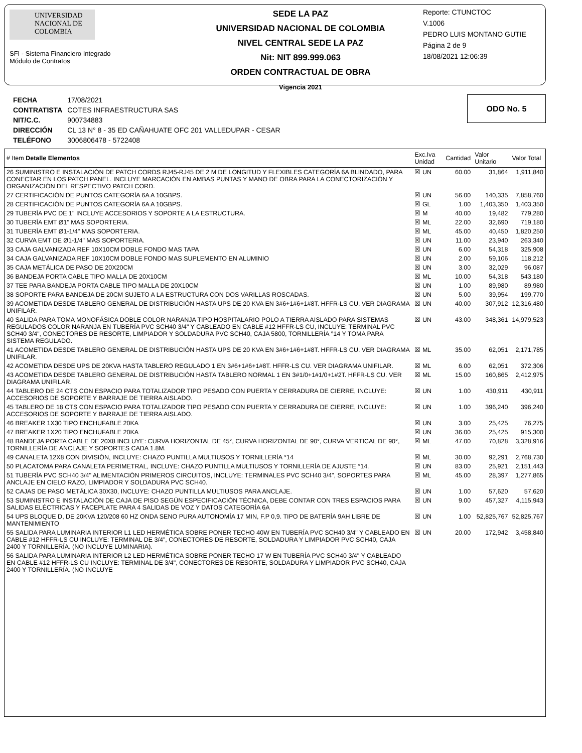UNIVERSIDAD NACIONAL DE COLOMBIA
SFI - Sistema Financiero Integrado
Módulo de Contratos
SEDE LA PAZ
UNIVERSIDAD NACIONAL DE COLOMBIA
NIVEL CENTRAL SEDE LA PAZ
Nit: NIT 899.999.063
ORDEN CONTRACTUAL DE OBRA
Vigencia 2021
Reporte: CTUNCTOC
V.1006
PEDRO LUIS MONTANO GUTIE
Página 2 de 9
18/08/2021 12:06:39
| FECHA | 17/08/2021 |
| CONTRATISTA | COTES INFRAESTRUCTURA SAS |
| NIT/C.C. | 900734883 |
| DIRECCIÓN | CL 13 N° 8 - 35 ED CAÑAHUATE OFC 201 VALLEDUPAR - CESAR |
| TELÉFONO | 3006806478 - 5722408 |
ODO No. 5
| # Item Detalle Elementos | Exc.Iva Unidad | Cantidad | Valor Unitario | Valor Total |
| --- | --- | --- | --- | --- |
| 26 SUMINISTRO E INSTALACIÓN DE PATCH CORDS RJ45-RJ45 DE 2 M DE LONGITUD Y FLEXIBLES CATEGORÍA 6A BLINDADO, PARA CONECTAR EN LOS PATCH PANEL. INCLUYE MARCACIÓN EN AMBAS PUNTAS Y MANO DE OBRA PARA LA CONECTORIZACIÓN Y ORGANIZACIÓN DEL RESPECTIVO PATCH CORD. | ☒ UN | 60.00 | 31,864 | 1,911,840 |
| 27 CERTIFICACIÓN DE PUNTOS CATEGORÍA 6A A 10GBPS. | ☒ UN | 56.00 | 140,335 | 7,858,760 |
| 28 CERTIFICACIÓN DE PUNTOS CATEGORÍA 6A A 10GBPS. | ☒ GL | 1.00 | 1,403,350 | 1,403,350 |
| 29 TUBERÍA PVC DE 1" INCLUYE ACCESORIOS Y SOPORTE A LA ESTRUCTURA. | ☒ M | 40.00 | 19,482 | 779,280 |
| 30 TUBERÍA EMT Ø1" MAS SOPORTERIA. | ☒ ML | 22.00 | 32,690 | 719,180 |
| 31 TUBERÍA EMT Ø1-1/4" MAS SOPORTERIA. | ☒ ML | 45.00 | 40,450 | 1,820,250 |
| 32 CURVA EMT DE Ø1-1/4" MAS SOPORTERIA. | ☒ UN | 11.00 | 23,940 | 263,340 |
| 33 CAJA GALVANIZADA REF 10X10CM DOBLE FONDO MAS TAPA | ☒ UN | 6.00 | 54,318 | 325,908 |
| 34 CAJA GALVANIZADA REF 10X10CM DOBLE FONDO MAS SUPLEMENTO EN ALUMINIO | ☒ UN | 2.00 | 59,106 | 118,212 |
| 35 CAJA METÁLICA DE PASO DE 20X20CM | ☒ UN | 3.00 | 32,029 | 96,087 |
| 36 BANDEJA PORTA CABLE TIPO MALLA DE 20X10CM | ☒ ML | 10.00 | 54,318 | 543,180 |
| 37 TEE PARA BANDEJA PORTA CABLE TIPO MALLA DE 20X10CM | ☒ UN | 1.00 | 89,980 | 89,980 |
| 38 SOPORTE PARA BANDEJA DE 20CM SUJETO A LA ESTRUCTURA CON DOS VARILLAS ROSCADAS. | ☒ UN | 5.00 | 39,954 | 199,770 |
| 39 ACOMETIDA DESDE TABLERO GENERAL DE DISTRIBUCIÓN HASTA UPS DE 20 KVA EN 3#6+1#6+1#8T. HFFR-LS CU. VER DIAGRAMA UNIFILAR. | ☒ UN | 40.00 | 307,912 | 12,316,480 |
| 40 SALIDA PARA TOMA MONOFÁSICA DOBLE COLOR NARANJA TIPO HOSPITALARIO POLO A TIERRA AISLADO PARA SISTEMAS REGULADOS COLOR NARANJA EN TUBERÍA PVC SCH40 3/4" Y CABLEADO EN CABLE #12 HFFR-LS CU, INCLUYE: TERMINAL PVC SCH40 3/4", CONECTORES DE RESORTE, LIMPIADOR Y SOLDADURA PVC SCH40, CAJA 5800, TORNILLERÍA °14 Y TOMA PARA SISTEMA REGULADO. | ☒ UN | 43.00 | 348,361 | 14,979,523 |
| 41 ACOMETIDA DESDE TABLERO GENERAL DE DISTRIBUCIÓN HASTA UPS DE 20 KVA EN 3#6+1#6+1#8T. HFFR-LS CU. VER DIAGRAMA UNIFILAR. | ☒ ML | 35.00 | 62,051 | 2,171,785 |
| 42 ACOMETIDA DESDE UPS DE 20KVA HASTA TABLERO REGULADO 1 EN 3#6+1#6+1#8T. HFFR-LS CU. VER DIAGRAMA UNIFILAR. | ☒ ML | 6.00 | 62,051 | 372,306 |
| 43 ACOMETIDA DESDE TABLERO GENERAL DE DISTRIBUCIÓN HASTA TABLERO NORMAL 1 EN 3#1/0+1#1/0+1#2T. HFFR-LS CU. VER DIAGRAMA UNIFILAR. | ☒ ML | 15.00 | 160,865 | 2,412,975 |
| 44 TABLERO DE 24 CTS CON ESPACIO PARA TOTALIZADOR TIPO PESADO CON PUERTA Y CERRADURA DE CIERRE, INCLUYE: ACCESORIOS DE SOPORTE Y BARRAJE DE TIERRA AISLADO. | ☒ UN | 1.00 | 430,911 | 430,911 |
| 45 TABLERO DE 18 CTS CON ESPACIO PARA TOTALIZADOR TIPO PESADO CON PUERTA Y CERRADURA DE CIERRE, INCLUYE: ACCESORIOS DE SOPORTE Y BARRAJE DE TIERRA AISLADO. | ☒ UN | 1.00 | 396,240 | 396,240 |
| 46 BREAKER 1X30 TIPO ENCHUFABLE 20KA | ☒ UN | 3.00 | 25,425 | 76,275 |
| 47 BREAKER 1X20 TIPO ENCHUFABLE 20KA | ☒ UN | 36.00 | 25,425 | 915,300 |
| 48 BANDEJA PORTA CABLE DE 20X8 INCLUYE: CURVA HORIZONTAL DE 45°, CURVA HORIZONTAL DE 90°, CURVA VERTICAL DE 90°, TORNILLERÍA DE ANCLAJE Y SOPORTES CADA 1.8M. | ☒ ML | 47.00 | 70,828 | 3,328,916 |
| 49 CANALETA 12X8 CON DIVISIÓN, INCLUYE: CHAZO PUNTILLA MULTIUSOS Y TORNILLERÍA °14 | ☒ ML | 30.00 | 92,291 | 2,768,730 |
| 50 PLACATOMA PARA CANALETA PERIMETRAL, INCLUYE: CHAZO PUNTILLA MULTIUSOS Y TORNILLERÍA DE AJUSTE °14. | ☒ UN | 83.00 | 25,921 | 2,151,443 |
| 51 TUBERÍA PVC SCH40 3/4" ALIMENTACIÓN PRIMEROS CIRCUITOS, INCLUYE: TERMINALES PVC SCH40 3/4", SOPORTES PARA ANCLAJE EN CIELO RAZO, LIMPIADOR Y SOLDADURA PVC SCH40. | ☒ ML | 45.00 | 28,397 | 1,277,865 |
| 52 CAJAS DE PASO METÁLICA 30X30, INCLUYE: CHAZO PUNTILLA MULTIUSOS PARA ANCLAJE. | ☒ UN | 1.00 | 57,620 | 57,620 |
| 53 SUMINISTRO E INSTALACIÓN DE CAJA DE PISO SEGÚN ESPECIFICACIÓN TÉCNICA, DEBE CONTAR CON TRES ESPACIOS PARA SALIDAS ELÉCTRICAS Y FACEPLATE PARA 4 SALIDAS DE VOZ Y DATOS CATEGORÍA 6A | ☒ UN | 9.00 | 457,327 | 4,115,943 |
| 54 UPS BLOQUE D, DE 20KVA 120/208 60 HZ ONDA SENO PURA AUTONOMÍA 17 MIN, F.P 0,9. TIPO DE BATERÍA 9AH LIBRE DE MANTENIMIENTO | ☒ UN | 1.00 | 52,825,767 | 52,825,767 |
| 55 SALIDA PARA LUMINARIA INTERIOR L1 LED HERMÉTICA SOBRE PONER TECHO 40W EN TUBERÍA PVC SCH40 3/4" Y CABLEADO EN CABLE #12 HFFR-LS CU INCLUYE: TERMINAL DE 3/4", CONECTORES DE RESORTE, SOLDADURA Y LIMPIADOR PVC SCH40, CAJA 2400 Y TORNILLERÍA. (NO INCLUYE LUMINARIA). | ☒ UN | 20.00 | 172,942 | 3,458,840 |
| 56 SALIDA PARA LUMINARIA INTERIOR L2 LED HERMÉTICA SOBRE PONER TECHO 17 W EN TUBERÍA PVC SCH40 3/4" Y CABLEADO EN CABLE #12 HFFR-LS CU INCLUYE: TERMINAL DE 3/4", CONECTORES DE RESORTE, SOLDADURA Y LIMPIADOR PVC SCH40, CAJA 2400 Y TORNILLERÍA. (NO INCLUYE | | | | |